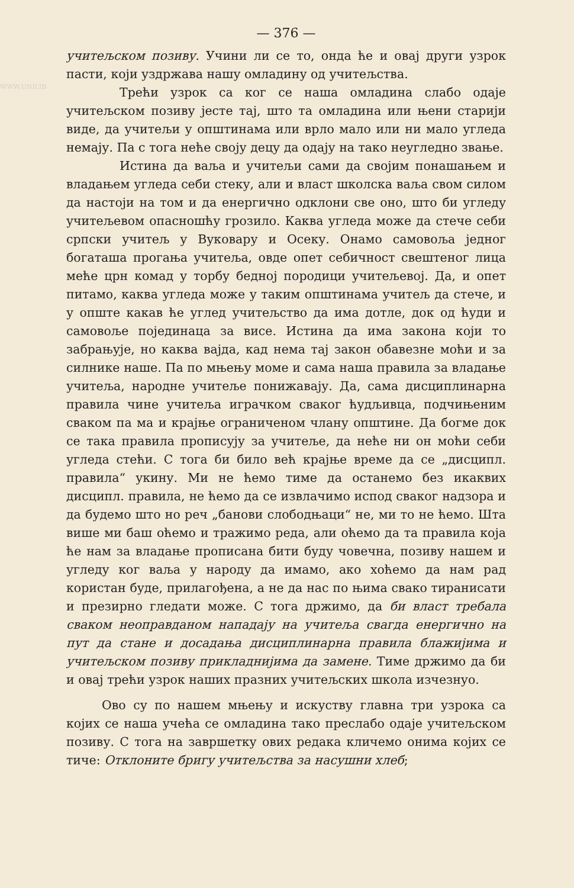WWW.UNILIB
— 376 —
учитељском позиву. Учини ли се то, онда ће и овај други узрок пасти, који уздржава нашу омладину од учитељства.
Трећи узрок са ког се наша омладина слабо одаје учитељском позиву јесте тај, што та омладина или њени старији виде, да учитељи у општинама или врло мало или ни мало угледа немају. Па с тога неће своју децу да одају на тако неугледно звање.
Истина да ваља и учитељи сами да својим понашањем и владањем угледа себи стеку, али и власт школска ваља свом силом да настоји на том и да енергично одклони све оно, што би угледу учитељевом опасношћу грозило. Каква угледа може да стече себи српски учитељ у Вуковару и Осеку. Онамо самовоља једног богаташа прогања учитеља, овде опет себичност свештеног лица меће црн комад у торбу бедној породици учитељевој. Да, и опет питамо, каква угледа може у таким општинама учитељ да стече, и у опште какав ће углед учитељство да има дотле, док од ћуди и самовоље појединаца за висе. Истина да има закона који то забрањује, но каква вајда, кад нема тај закон обавезне моћи и за силнике наше. Па по мњењу моме и сама наша правила за владање учитеља, народне учитеље понижавају. Да, сама дисциплинарна правила чине учитеља играчком сваког ћудљивца, подчињеним сваком па ма и крајње ограниченом члану општине. Да богме док се така правила прописују за учитеље, да неће ни он моћи себи угледа стећи. С тога би било већ крајње време да се „дисципл. правила“ укину. Ми не ћемо тиме да останемо без икаквих дисципл. правила, не ћемо да се извлачимо испод сваког надзора и да будемо што но реч „банови слободњаци“ не, ми то не ћемо. Шта више ми баш оћемо и тражимо реда, али оћемо да та правила која ће нам за владање прописана бити буду човечна, позиву нашем и угледу ког ваља у народу да имамо, ако хоћемо да нам рад користан буде, прилагођена, а не да нас по њима свако тиранисати и презирно гледати може. С тога држимо, да би власт требала сваком неоправданом нападају на учитеља свагда енергично на пут да стане и досадања дисциплинарна правила блажијима и учитељском позиву прикладнијима да замене. Тиме држимо да би и овај трећи узрок наших празних учитељских школа изчезнуо.
Ово су по нашем мњењу и искуству главна три узрока са којих се наша учећа се омладина тако преслабо одаје учитељском позиву. С тога на завршетку ових редака кличемо онима којих се тиче: Отклоните бригу учитељства за насушни хлеб;